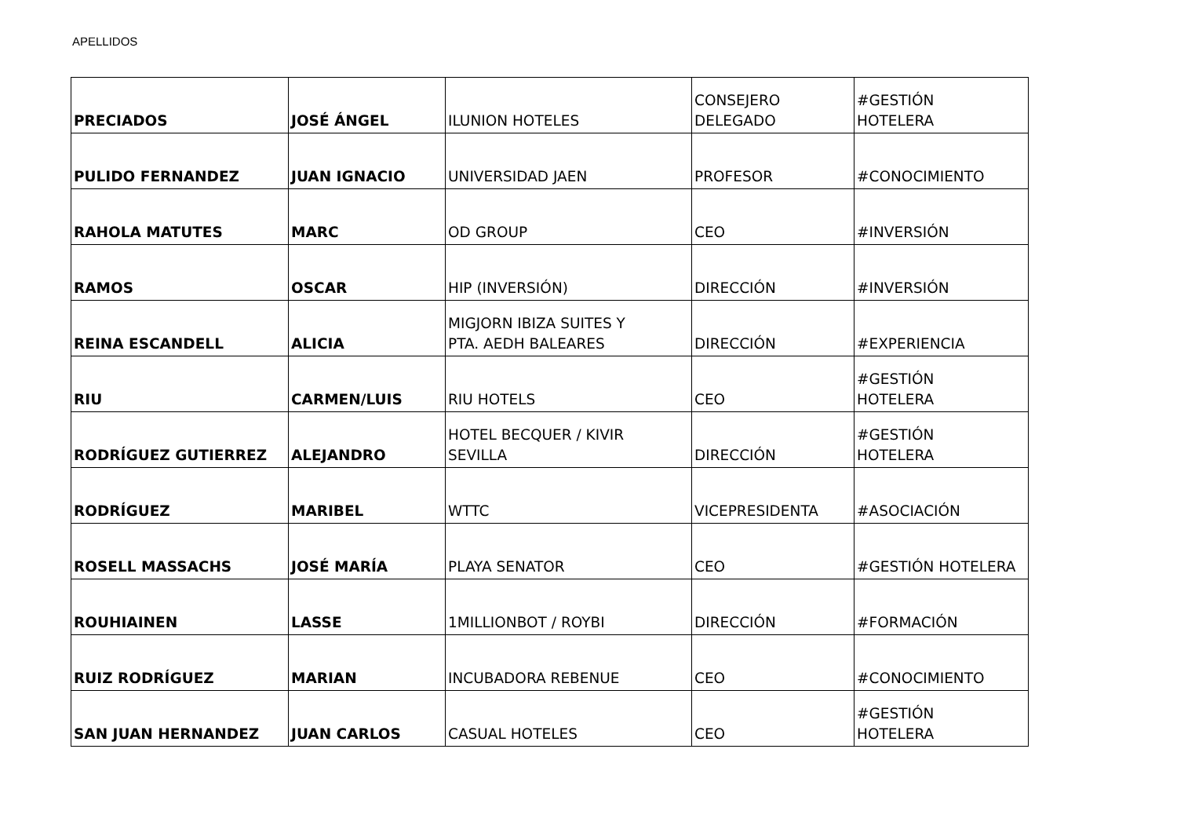APELLIDOS
| PRECIADOS | JOSÉ ÁNGEL | ILUNION HOTELES | CONSEJERO DELEGADO | #GESTIÓN HOTELERA |
| PULIDO FERNANDEZ | JUAN IGNACIO | UNIVERSIDAD JAEN | PROFESOR | #CONOCIMIENTO |
| RAHOLA MATUTES | MARC | OD GROUP | CEO | #INVERSIÓN |
| RAMOS | OSCAR | HIP (INVERSIÓN) | DIRECCIÓN | #INVERSIÓN |
| REINA ESCANDELL | ALICIA | MIGJORN IBIZA SUITES Y PTA. AEDH BALEARES | DIRECCIÓN | #EXPERIENCIA |
| RIU | CARMEN/LUIS | RIU HOTELS | CEO | #GESTIÓN HOTELERA |
| RODRÍGUEZ GUTIERREZ | ALEJANDRO | HOTEL BECQUER / KIVIR SEVILLA | DIRECCIÓN | #GESTIÓN HOTELERA |
| RODRÍGUEZ | MARIBEL | WTTC | VICEPRESIDENTA | #ASOCIACIÓN |
| ROSELL MASSACHS | JOSÉ MARÍA | PLAYA SENATOR | CEO | #GESTIÓN HOTELERA |
| ROUHIAINEN | LASSE | 1MILLIONBOT / ROYBI | DIRECCIÓN | #FORMACIÓN |
| RUIZ RODRÍGUEZ | MARIAN | INCUBADORA REBENUE | CEO | #CONOCIMIENTO |
| SAN JUAN HERNANDEZ | JUAN CARLOS | CASUAL HOTELES | CEO | #GESTIÓN HOTELERA |